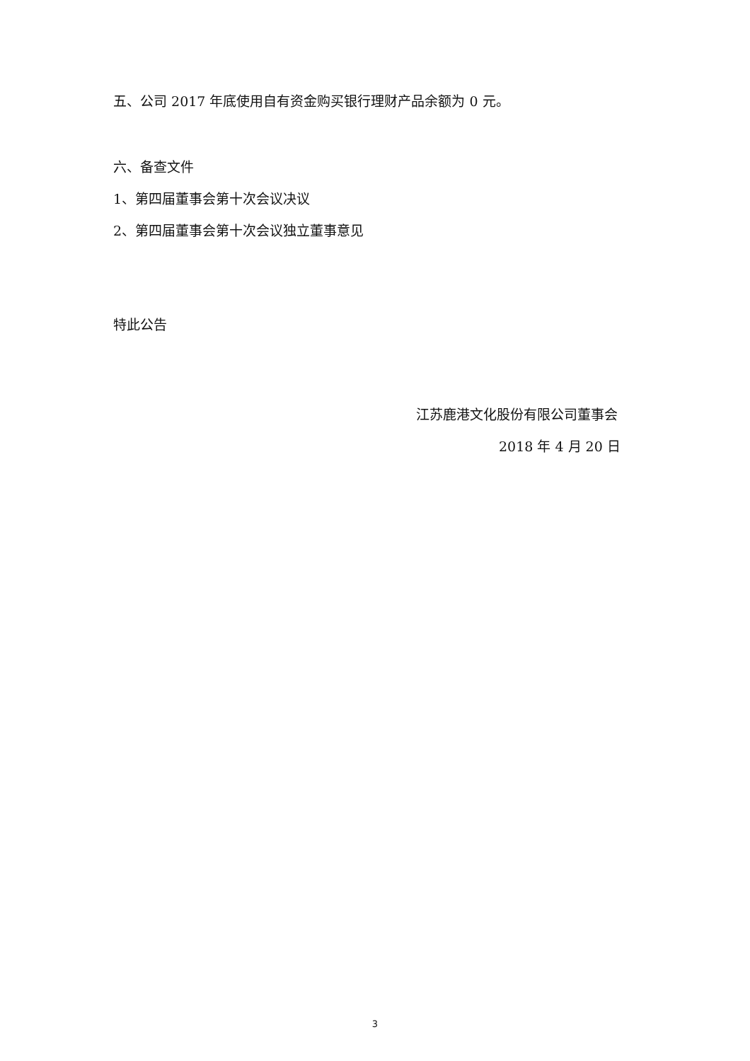五、公司 2017 年底使用自有资金购买银行理财产品余额为 0 元。
六、备查文件
1、第四届董事会第十次会议决议
2、第四届董事会第十次会议独立董事意见
特此公告
江苏鹿港文化股份有限公司董事会
2018 年 4 月 20 日
3